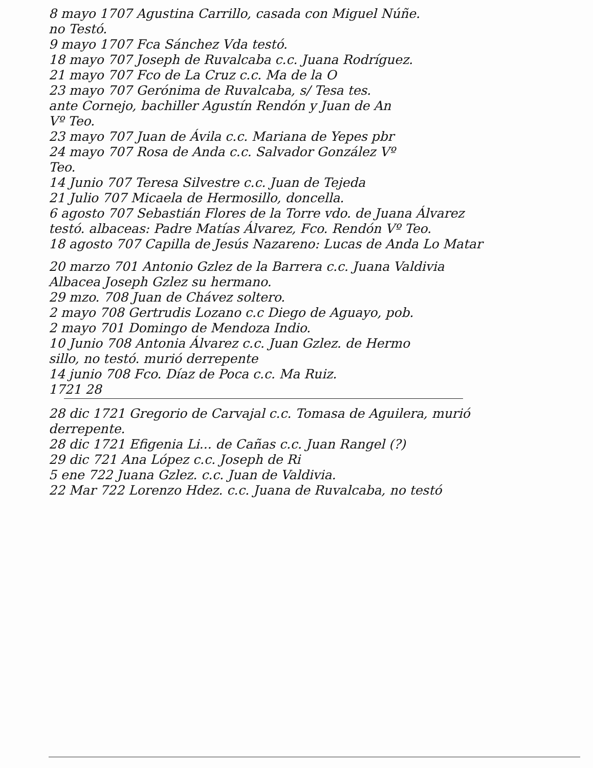8 mayo 1707 Agustina Carrillo, casada con Miguel Núñe.
no Testó.
9 mayo 1707 Fca Sánchez Vda testó.
18 mayo 707 Joseph de Ruvalcaba c.c. Juana Rodríguez.
21 mayo 707 Fco de La Cruz c.c. Ma de la O
23 mayo 707 Gerónima de Ruvalcaba, s/ Tesa tes.
ante Cornejo, bachiller Agustín Rendón y Juan de An
Vº Teo.
23 mayo 707 Juan de Ávila c.c. Mariana de Yepes pbr
24 mayo 707 Rosa de Anda c.c. Salvador González Vº
Teo.
14 Junio 707 Teresa Silvestre c.c. Juan de Tejeda
21 Julio 707 Micaela de Hermosillo, doncella.
6 agosto 707 Sebastián Flores de la Torre vdo. de Juana Álvarez
testó. albaceas: Padre Matías Álvarez, Fco. Rendón Vº Teo.
18 agosto 707 Capilla de Jesús Nazareno: Lucas de Anda Lo Matar
20 marzo 701 Antonio Gzlez de la Barrera c.c. Juana Valdivia
Albacea Joseph Gzlez su hermano.
29 mzo. 708 Juan de Chávez soltero.
2 mayo 708 Gertrudis Lozano c.c Diego de Aguayo, pob.
2 mayo 701 Domingo de Mendoza Indio.
10 Junio 708 Antonia Álvarez c.c. Juan Gzlez. de Hermo
sillo, no testó. murió derrepente
14 junio 708 Fco. Díaz de Poca c.c. Ma Ruiz.
1721 28
28 dic 1721 Gregorio de Carvajal c.c. Tomasa de Aguilera, murió
derrepente.
28 dic 1721 Efigenia Li... de Cañas c.c. Juan Rangel (?)
29 dic 721 Ana López c.c. Joseph de Ri
5 ene 722 Juana Gzlez. c.c. Juan de Valdivia.
22 Mar 722 Lorenzo Hdez. c.c. Juana de Ruvalcaba, no testó